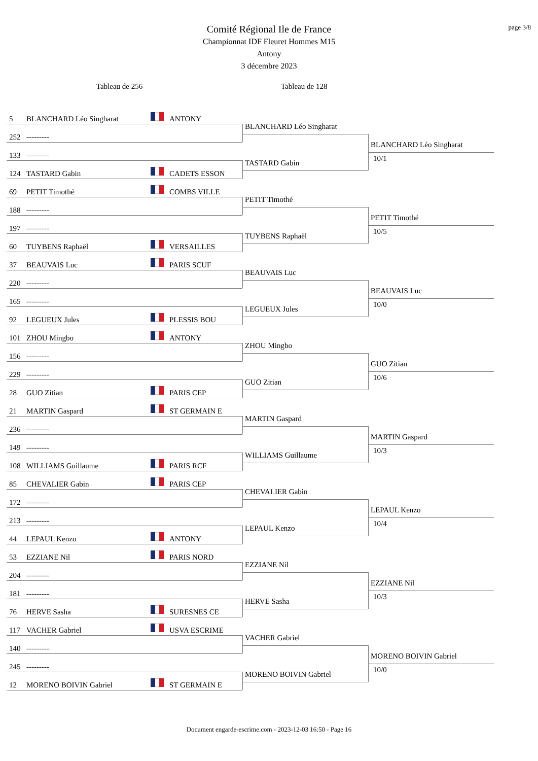page 3/8
Comité Régional Ile de France
Championnat IDF Fleuret Hommes M15
Antony
3 décembre 2023
Tableau de 256
Tableau de 128
5 BLANCHARD Léo Singharat ANTONY
252 ---------
133 ---------
124 TASTARD Gabin CADETS ESSON
BLANCHARD Léo Singharat
TASTARD Gabin
BLANCHARD Léo Singharat
10/1
69 PETIT Timothé COMBS VILLE
188 ---------
197 ---------
60 TUYBENS Raphaël VERSAILLES
PETIT Timothé
TUYBENS Raphaël
PETIT Timothé
10/5
37 BEAUVAIS Luc PARIS SCUF
220 ---------
165 ---------
92 LEGUEUX Jules PLESSIS BOU
BEAUVAIS Luc
LEGUEUX Jules
BEAUVAIS Luc
10/0
101 ZHOU Mingbo ANTONY
156 ---------
229 ---------
28 GUO Zitian PARIS CEP
ZHOU Mingbo
GUO Zitian
GUO Zitian
10/6
21 MARTIN Gaspard ST GERMAIN E
236 ---------
149 ---------
108 WILLIAMS Guillaume PARIS RCF
MARTIN Gaspard
WILLIAMS Guillaume
MARTIN Gaspard
10/3
85 CHEVALIER Gabin PARIS CEP
172 ---------
213 ---------
44 LEPAUL Kenzo ANTONY
CHEVALIER Gabin
LEPAUL Kenzo
LEPAUL Kenzo
10/4
53 EZZIANE Nil PARIS NORD
204 ---------
181 ---------
76 HERVE Sasha SURESNES CE
EZZIANE Nil
HERVE Sasha
EZZIANE Nil
10/3
117 VACHER Gabriel USVA ESCRIME
140 ---------
245 ---------
12 MORENO BOIVIN Gabriel ST GERMAIN E
VACHER Gabriel
MORENO BOIVIN Gabriel
MORENO BOIVIN Gabriel
10/0
Document engarde-escrime.com - 2023-12-03 16:50 - Page 16